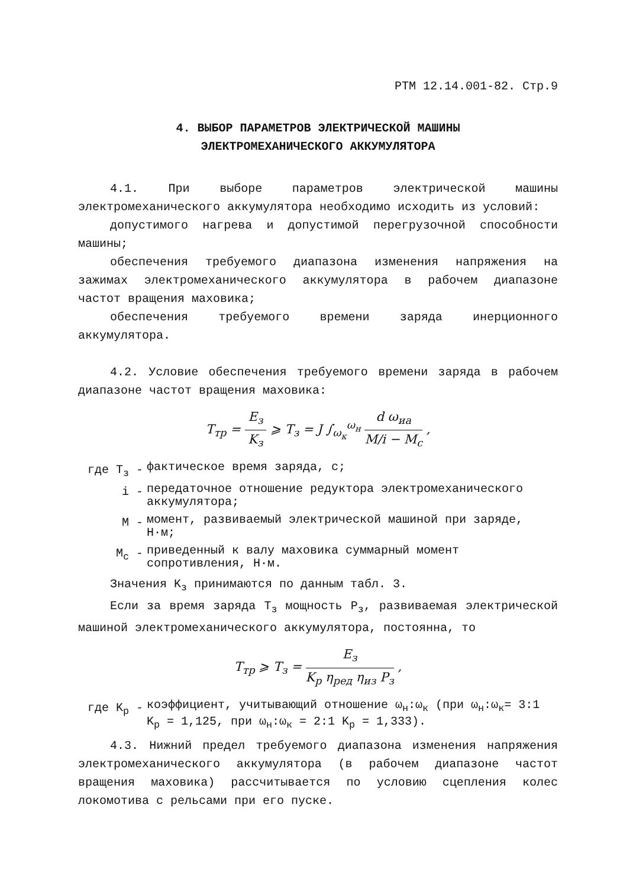РТМ 12.14.001-82. Стр.9
4. ВЫБОР ПАРАМЕТРОВ ЭЛЕКТРИЧЕСКОЙ МАШИНЫ
ЭЛЕКТРОМЕХАНИЧЕСКОГО АККУМУЛЯТОРА
4.1. При выборе параметров электрической машины электромеханического аккумулятора необходимо исходить из условий:
допустимого нагрева и допустимой перегрузочной способности машины;
обеспечения требуемого диапазона изменения напряжения на зажимах электромеханического аккумулятора в рабочем диапазоне частот вращения маховика;
обеспечения требуемого времени заряда инерционного аккумулятора.
4.2. Условие обеспечения требуемого времени заряда в рабочем диапазоне частот вращения маховика:
T<sub>тр</sub> = E<sub>з</sub> K<sub>з</sub> ⩾ T<sub>з</sub> = J ∫<sub>ω<sub>к</sub></sub><sup>ω<sub>н</sub></sup> d ω<sub>иа</sub> M/i − M<sub>c</sub> ,
где T<sub>з</sub> - фактическое время заряда, с;
i - передаточное отношение редуктора электромеханического аккумулятора;
M - момент, развиваемый электрической машиной при заряде, Н·м;
M<sub>c</sub> - приведенный к валу маховика суммарный момент сопротивления, Н·м.
Значения K<sub>з</sub> принимаются по данным табл. 3.
Если за время заряда T<sub>з</sub> мощность P<sub>з</sub>, развиваемая электрической машиной электромеханического аккумулятора, постоянна, то
T<sub>тр</sub> ⩾ T<sub>з</sub> = E<sub>з</sub> K<sub>p</sub> η<sub>ред</sub> η<sub>из</sub> P<sub>з</sub> ,
где K<sub>p</sub> - коэффициент, учитывающий отношение ω<sub>н</sub>:ω<sub>к</sub> (при ω<sub>н</sub>:ω<sub>к</sub>= 3:1 K<sub>p</sub> = 1,125, при ω<sub>н</sub>:ω<sub>к</sub> = 2:1 K<sub>p</sub> = 1,333).
4.3. Нижний предел требуемого диапазона изменения напряжения электромеханического аккумулятора (в рабочем диапазоне частот вращения маховика) рассчитывается по условию сцепления колес локомотива с рельсами при его пуске.